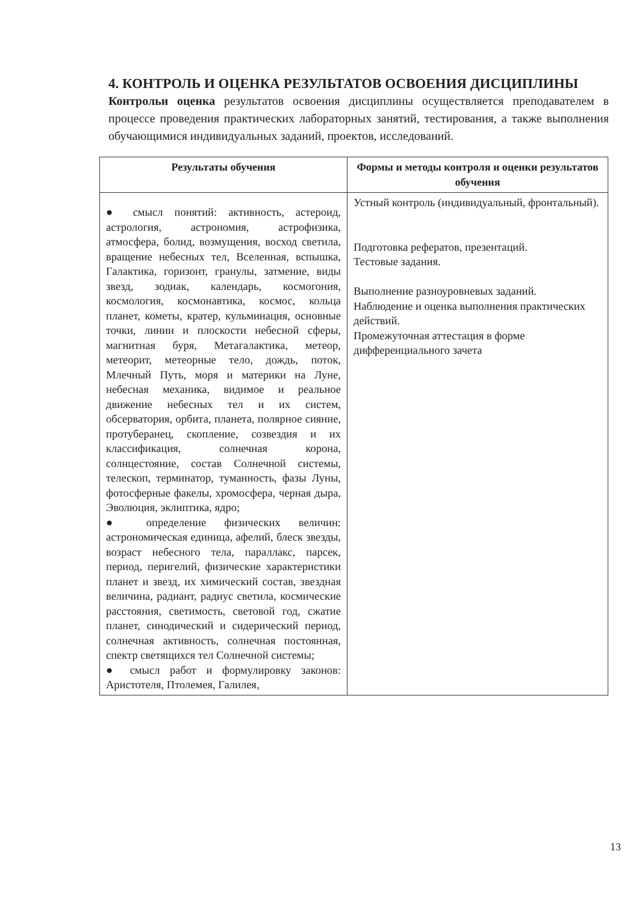4. КОНТРОЛЬ И ОЦЕНКА РЕЗУЛЬТАТОВ ОСВОЕНИЯ ДИСЦИПЛИНЫ
Контрольи оценка результатов освоения дисциплины осуществляется преподавателем в процессе проведения практических лабораторных занятий, тестирования, а также выполнения обучающимися индивидуальных заданий, проектов, исследований.
| Результаты обучения | Формы и методы контроля и оценки результатов обучения |
| --- | --- |
| ● смысл понятий: активность, астероид, астрология, астрономия, астрофизика, атмосфера, болид, возмущения, восход светила, вращение небесных тел, Вселенная, вспышка, Галактика, горизонт, гранулы, затмение, виды звезд, зодиак, календарь, космогония, космология, космонавтика, космос, кольца планет, кометы, кратер, кульминация, основные точки, линии и плоскости небесной сферы, магнитная буря, Метагалактика, метеор, метеорит, метеорные тело, дождь, поток, Млечный Путь, моря и материки на Луне, небесная механика, видимое и реальное движение небесных тел и их систем, обсерватория, орбита, планета, полярное сияние, протуберанец, скопление, созвездия и их классификация, солнечная корона, солнцестояние, состав Солнечной системы, телескоп, терминатор, туманность, фазы Луны, фотосферные факелы, хромосфера, черная дыра, Эволюция, эклиптика, ядро; ● определение физических величин: астрономическая единица, афелий, блеск звезды, возраст небесного тела, параллакс, парсек, период, перигелий, физические характеристики планет и звезд, их химический состав, звездная величина, радиант, радиус светила, космические расстояния, светимость, световой год, сжатие планет, синодический и сидерический период, солнечная активность, солнечная постоянная, спектр светящихся тел Солнечной системы; ● смысл работ и формулировку законов: Аристотеля, Птолемея, Галилея, | Устный контроль (индивидуальный, фронтальный). Подготовка рефератов, презентаций. Тестовые задания. Выполнение разноуровневых заданий. Наблюдение и оценка выполнения практических действий. Промежуточная аттестация в форме дифференциального зачета |
13